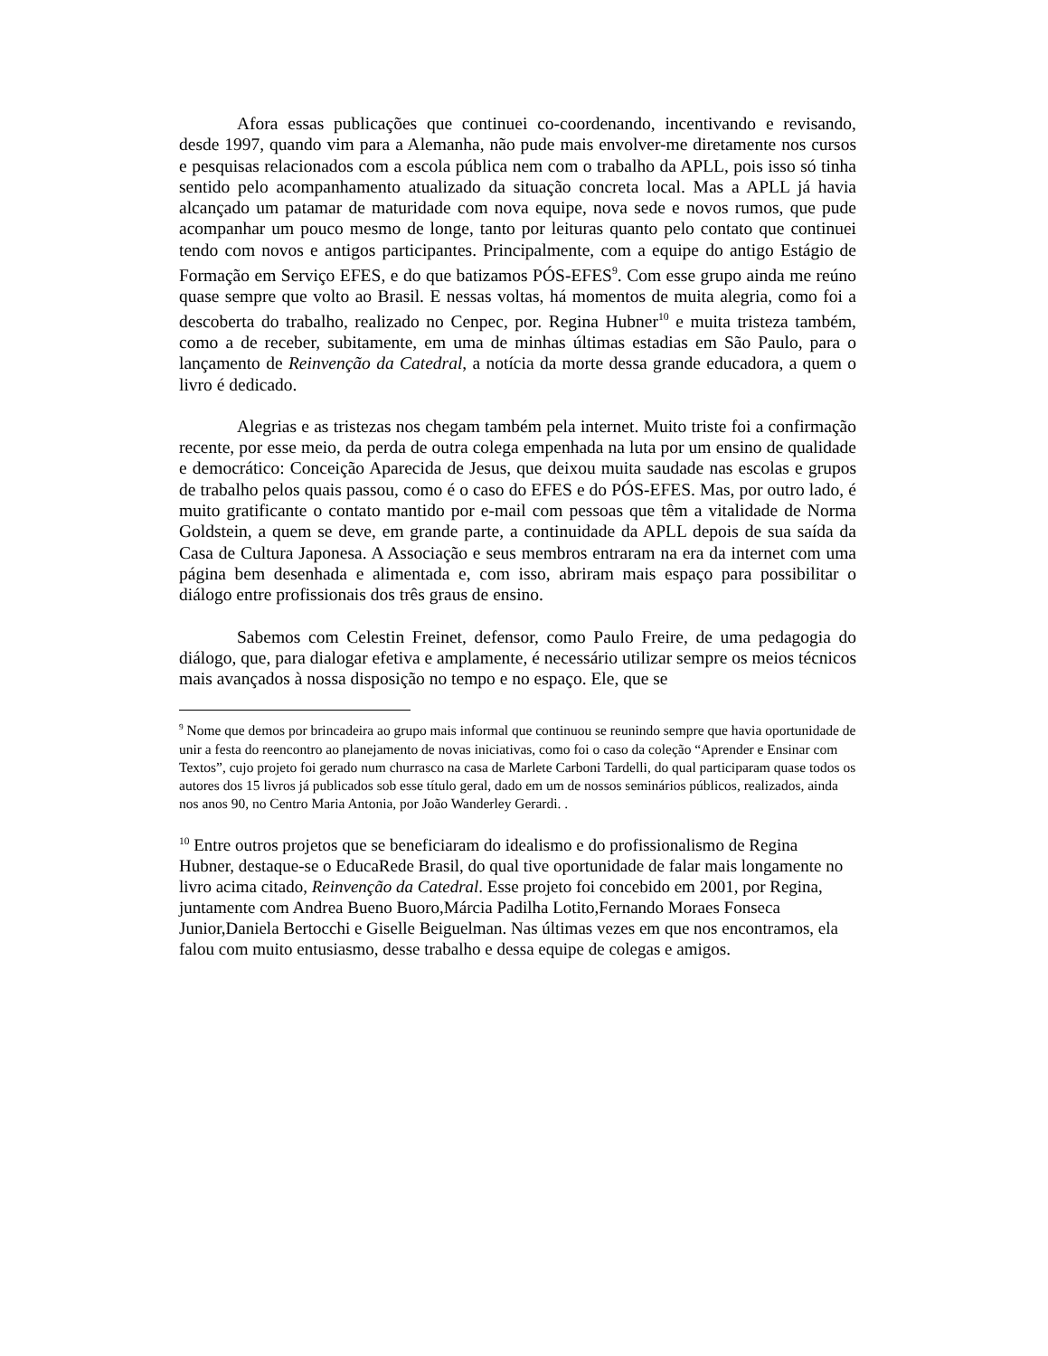Afora essas publicações que continuei co-coordenando, incentivando e revisando, desde 1997, quando vim para a Alemanha, não pude mais envolver-me diretamente nos cursos e pesquisas relacionados com a escola pública nem com o trabalho da APLL, pois isso só tinha sentido pelo acompanhamento atualizado da situação concreta local. Mas a APLL já havia alcançado um patamar de maturidade com nova equipe, nova sede e novos rumos, que pude acompanhar um pouco mesmo de longe, tanto por leituras quanto pelo contato que continuei tendo com novos e antigos participantes. Principalmente, com a equipe do antigo Estágio de Formação em Serviço EFES, e do que batizamos PÓS-EFES<sup>9</sup>. Com esse grupo ainda me reúno quase sempre que volto ao Brasil. E nessas voltas, há momentos de muita alegria, como foi a descoberta do trabalho, realizado no Cenpec, por. Regina Hubner<sup>10</sup> e muita tristeza também, como a de receber, subitamente, em uma de minhas últimas estadias em São Paulo, para o lançamento de Reinvenção da Catedral, a notícia da morte dessa grande educadora, a quem o livro é dedicado.
Alegrias e as tristezas nos chegam também pela internet. Muito triste foi a confirmação recente, por esse meio, da perda de outra colega empenhada na luta por um ensino de qualidade e democrático: Conceição Aparecida de Jesus, que deixou muita saudade nas escolas e grupos de trabalho pelos quais passou, como é o caso do EFES e do PÓS-EFES. Mas, por outro lado, é muito gratificante o contato mantido por e-mail com pessoas que têm a vitalidade de Norma Goldstein, a quem se deve, em grande parte, a continuidade da APLL depois de sua saída da Casa de Cultura Japonesa. A Associação e seus membros entraram na era da internet com uma página bem desenhada e alimentada e, com isso, abriram mais espaço para possibilitar o diálogo entre profissionais dos três graus de ensino.
Sabemos com Celestin Freinet, defensor, como Paulo Freire, de uma pedagogia do diálogo, que, para dialogar efetiva e amplamente, é necessário utilizar sempre os meios técnicos mais avançados à nossa disposição no tempo e no espaço. Ele, que se
<sup>9</sup> Nome que demos por brincadeira ao grupo mais informal que continuou se reunindo sempre que havia oportunidade de unir a festa do reencontro ao planejamento de novas iniciativas, como foi o caso da coleção “Aprender e Ensinar com Textos”, cujo projeto foi gerado num churrasco na casa de Marlete Carboni Tardelli, do qual participaram quase todos os autores dos 15 livros já publicados sob esse título geral, dado em um de nossos seminários públicos, realizados, ainda nos anos 90, no Centro Maria Antonia, por João Wanderley Gerardi. .
<sup>10</sup> Entre outros projetos que se beneficiaram do idealismo e do profissionalismo de Regina Hubner, destaque-se o EducaRede Brasil, do qual tive oportunidade de falar mais longamente no livro acima citado, Reinvenção da Catedral. Esse projeto foi concebido em 2001, por Regina, juntamente com Andrea Bueno Buoro,Márcia Padilha Lotito,Fernando Moraes Fonseca Junior,Daniela Bertocchi e Giselle Beiguelman. Nas últimas vezes em que nos encontramos, ela falou com muito entusiasmo, desse trabalho e dessa equipe de colegas e amigos.